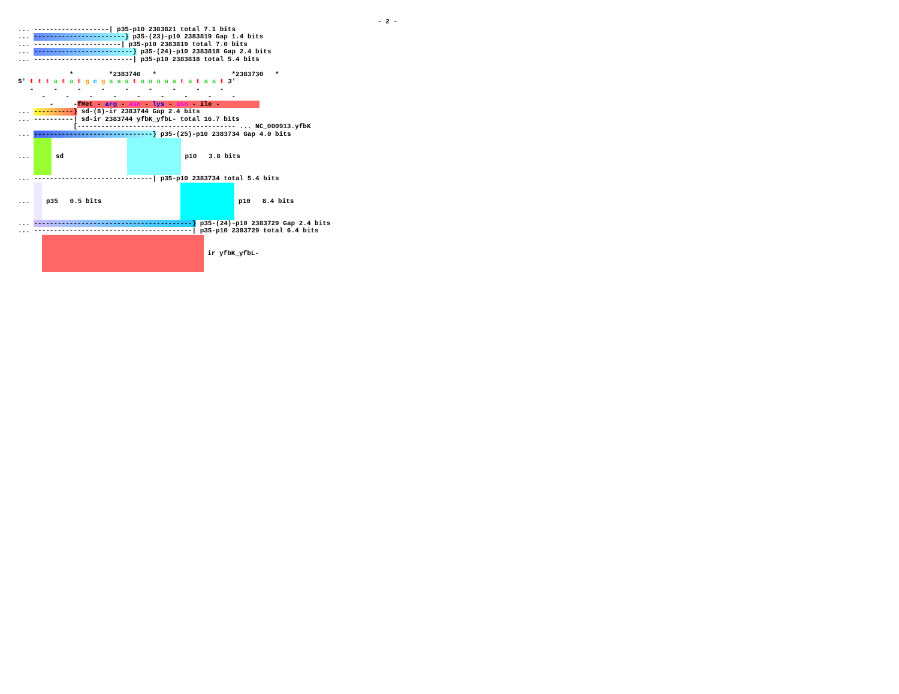- 2 -
... -------------------| p35-p10 2383821 total 7.1 bits
... -----------------------} p35-(23)-p10 2383819 Gap 1.4 bits
... ----------------------| p35-p10 2383819 total 7.0 bits
... -------------------------} p35-(24)-p10 2383818 Gap 2.4 bits
... -------------------------| p35-p10 2383818 total 5.4 bits
* *2383740 * *2383730 *
5' t t t a t a t g c g a a a t a a a a a t a t a a t 3'
- - - - - - - - -
- - - - - - - - -
- -fMet - arg - asn - lys - asn - ile -
... ----------} sd-(8)-ir 2383744 Gap 2.4 bits
... ----------| sd-ir 2383744 yfbK_yfbL- total 16.7 bits
[---------------------------------------- ... NC_000913.yfbK
... ------------------------------} p35-(25)-p10 2383734 Gap 4.0 bits
... sd p10 3.8 bits
... ------------------------------| p35-p10 2383734 total 5.4 bits
... p35 0.5 bits p10 8.4 bits
... ----------------------------------------} p35-(24)-p10 2383729 Gap 2.4 bits
... ----------------------------------------| p35-p10 2383729 total 6.4 bits
ir yfbK_yfbL-